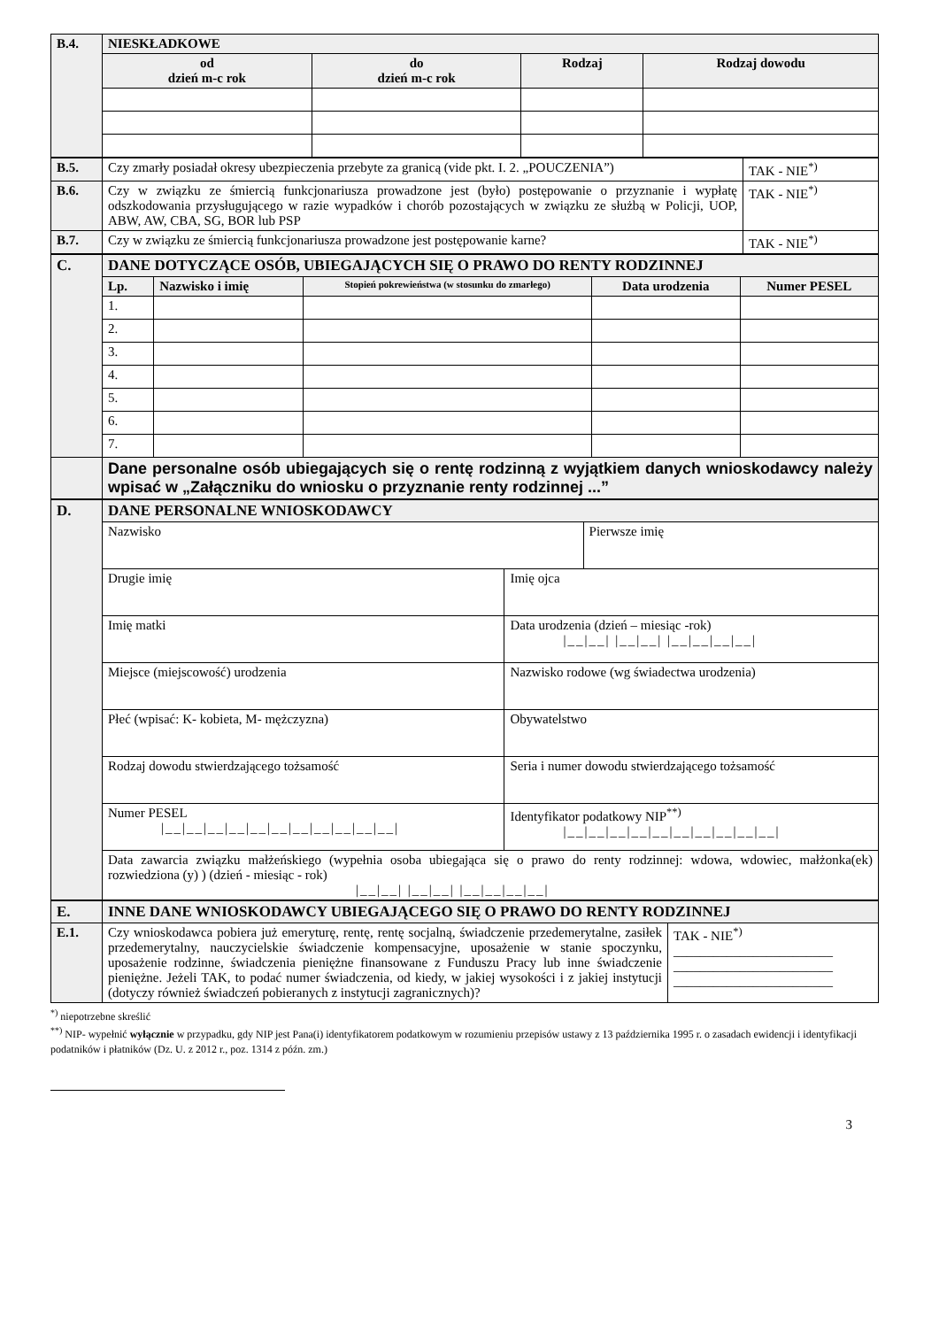| B.4. | NIESKŁADKOWE | | | |
| | od dzień m-c rok | do dzień m-c rok | Rodzaj | Rodzaj dowodu |
| B.5. | Czy zmarły posiadał okresy ubezpieczenia przebyte za granicą (vide pkt. I. 2. „POUCZENIA”) | TAK - NIE<sup>*)</sup> |
| B.6. | Czy w związku ze śmiercią funkcjonariusza prowadzone jest (było) postępowanie o przyznanie i wypłatę odszkodowania przysługującego w razie wypadków i chorób pozostających w związku ze służbą w Policji, UOP, ABW, AW, CBA, SG, BOR lub PSP | TAK - NIE<sup>*)</sup> |
| B.7. | Czy w związku ze śmiercią funkcjonariusza prowadzone jest postępowanie karne? | TAK - NIE<sup>*)</sup> |
| C. | DANE DOTYCZĄCE OSÓB, UBIEGAJĄCYCH SIĘ O PRAWO DO RENTY RODZINNEJ | | | | |
| | Lp. | Nazwisko i imię | Stopień pokrewieństwa (w stosunku do zmarłego) | Data urodzenia | Numer PESEL |
| | 1. | | | | |
| | 2. | | | | |
| | 3. | | | | |
| | 4. | | | | |
| | 5. | | | | |
| | 6. | | | | |
| | 7. | | | | |
| | Dane personalne osób ubiegających się o rentę rodzinną z wyjątkiem danych wnioskodawcy należy wpisać w „Załączniku do wniosku o przyznanie renty rodzinnej ...” | | | | |
| D. | DANE PERSONALNE WNIOSKODAWCY | |
| | / Nazwisko / Pierwsze imię / | |
| | Drugie imię | Imię ojca |
| | Imię matki | Data urodzenia (dzień – miesiąc -rok) /__/__/ /__/__/ /__/__/__/__/ |
| | Miejsce (miejscowość) urodzenia | Nazwisko rodowe (wg świadectwa urodzenia) |
| | Płeć (wpisać: K- kobieta, M- mężczyzna) | Obywatelstwo |
| | Rodzaj dowodu stwierdzającego tożsamość | Seria i numer dowodu stwierdzającego tożsamość |
| | Numer PESEL /__/__/__/__/__/__/__/__/__/__/__/ | Identyfikator podatkowy NIP<sup>**)</sup> /__/__/__/__/__/__/__/__/__/__/ |
| | Data zawarcia związku małżeńskiego (wypełnia osoba ubiegająca się o prawo do renty rodzinnej: wdowa, wdowiec, małżonka(ek) rozwiedziona (y) ) (dzień - miesiąc - rok) /__/__/ /__/__/ /__/__/__/__/ | |
| E. | INNE DANE WNIOSKODAWCY UBIEGAJĄCEGO SIĘ O PRAWO DO RENTY RODZINNEJ | |
| E.1. | Czy wnioskodawca pobiera już emeryturę, rentę, rentę socjalną, świadczenie przedemerytalne, zasiłek przedemerytalny, nauczycielskie świadczenie kompensacyjne, uposażenie w stanie spoczynku, uposażenie rodzinne, świadczenia pieniężne finansowane z Funduszu Pracy lub inne świadczenie pieniężne. Jeżeli TAK, to podać numer świadczenia, od kiedy, w jakiej wysokości i z jakiej instytucji (dotyczy również świadczeń pobieranych z instytucji zagranicznych)? | TAK - NIE<sup>*)</sup> ________________________ ________________________ ________________________ |
<sup>*)</sup> niepotrzebne skreślić
<sup>**)</sup> NIP- wypełnić wyłącznie w przypadku, gdy NIP jest Pana(i) identyfikatorem podatkowym w rozumieniu przepisów ustawy z 13 października 1995 r. o zasadach ewidencji i identyfikacji podatników i płatników (Dz. U. z 2012 r., poz. 1314 z późn. zm.)
3